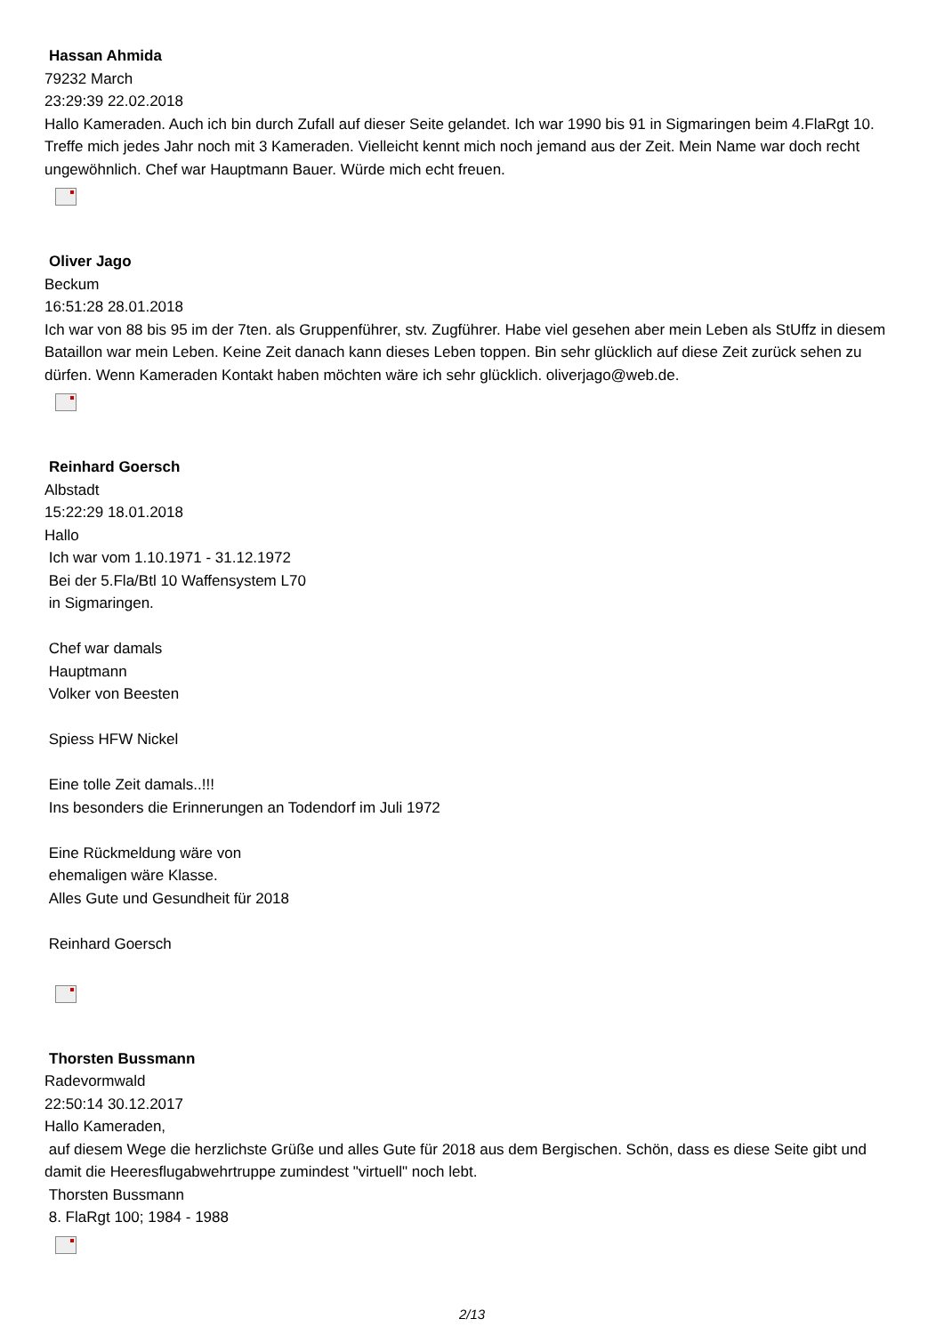Hassan Ahmida
79232 March
23:29:39 22.02.2018
Hallo Kameraden. Auch ich bin durch Zufall auf dieser Seite gelandet. Ich war 1990 bis 91 in Sigmaringen beim 4.FlaRgt 10. Treffe mich jedes Jahr noch mit 3 Kameraden. Vielleicht kennt mich noch jemand aus der Zeit. Mein Name war doch recht ungewöhnlich. Chef war Hauptmann Bauer. Würde mich echt freuen.
Oliver Jago
Beckum
16:51:28 28.01.2018
Ich war von 88 bis 95 im der 7ten. als Gruppenführer, stv. Zugführer. Habe viel gesehen aber mein Leben als StUffz in diesem Bataillon war mein Leben. Keine Zeit danach kann dieses Leben toppen. Bin sehr glücklich auf diese Zeit zurück sehen zu dürfen. Wenn Kameraden Kontakt haben möchten wäre ich sehr glücklich. oliverjago@web.de.
Reinhard Goersch
Albstadt
15:22:29 18.01.2018
Hallo
Ich war vom 1.10.1971 - 31.12.1972
Bei der 5.Fla/Btl 10 Waffensystem L70
in Sigmaringen.
Chef war damals
Hauptmann
Volker von Beesten
Spiess HFW Nickel
Eine tolle Zeit damals..!!!
Ins besonders die Erinnerungen an Todendorf im Juli 1972
Eine Rückmeldung wäre von
ehemaligen wäre Klasse.
Alles Gute und Gesundheit für 2018
Reinhard Goersch
Thorsten Bussmann
Radevormwald
22:50:14 30.12.2017
Hallo Kameraden,
auf diesem Wege die herzlichste Grüße und alles Gute für 2018 aus dem Bergischen. Schön, dass es diese Seite gibt und damit die Heeresflugabwehrtruppe zumindest "virtuell" noch lebt.
Thorsten Bussmann
8. FlaRgt 100; 1984 - 1988
2/13